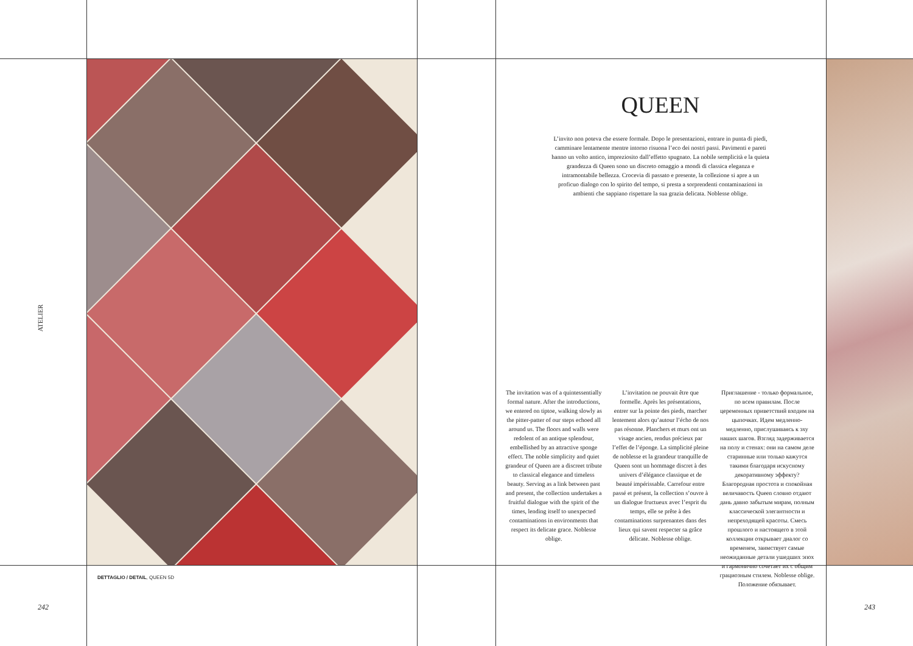ATELIER
QUEEN
L’invito non poteva che essere formale. Dopo le presentazioni, entrare in punta di piedi, camminare lentamente mentre intorno risuona l’eco dei nostri passi. Pavimenti e pareti hanno un volto antico, impreziosito dall’effetto spugnato. La nobile semplicità e la quieta grandezza di Queen sono un discreto omaggio a mondi di classica eleganza e intramontabile bellezza. Crocevia di passato e presente, la collezione si apre a un proficuo dialogo con lo spirito del tempo, si presta a sorprendenti contaminazioni in ambienti che sappiano rispettare la sua grazia delicata. Noblesse oblige.
The invitation was of a quintessentially formal nature. After the introductions, we entered on tiptoe, walking slowly as the pitter-patter of our steps echoed all around us. The floors and walls were redolent of an antique splendour, embellished by an attractive sponge effect. The noble simplicity and quiet grandeur of Queen are a discreet tribute to classical elegance and timeless beauty. Serving as a link between past and present, the collection undertakes a fruitful dialogue with the spirit of the times, lending itself to unexpected contaminations in environments that respect its delicate grace. Noblesse oblige.
L’invitation ne pouvait être que formelle. Après les présentations, entrer sur la pointe des pieds, marcher lentement alors qu’autour l’écho de nos pas résonne. Planchers et murs ont un visage ancien, rendus précieux par l’effet de l’éponge. La simplicité pleine de noblesse et la grandeur tranquille de Queen sont un hommage discret à des univers d’élégance classique et de beauté impérissable. Carrefour entre passé et présent, la collection s’ouvre à un dialogue fructueux avec l’esprit du temps, elle se prête à des contaminations surprenantes dans des lieux qui savent respecter sa grâce délicate. Noblesse oblige.
Приглашение - только формальное, по всем правилам. После церемонных приветствий входим на цыпочках. Идем медленно-медленно, прислушиваясь к эху наших шагов. Взгляд задерживается на полу и стенах: они на самом деле старинные или только кажутся такими благодаря искусному декоративному эффекту? Благородная простота и спокойная величавость Queen словно отдают дань давно забытым мирам, полным классической элегантности и непреходящей красоты. Смесь прошлого и настоящего в этой коллекции открывает диалог со временем, заимствует самые неожиданные детали ушедших эпох и гармонично сочетает их с общим грациозным стилем. Noblesse oblige. Положение обязывает.
DETTAGLIO / DETAIL, QUEEN 5D
242 243